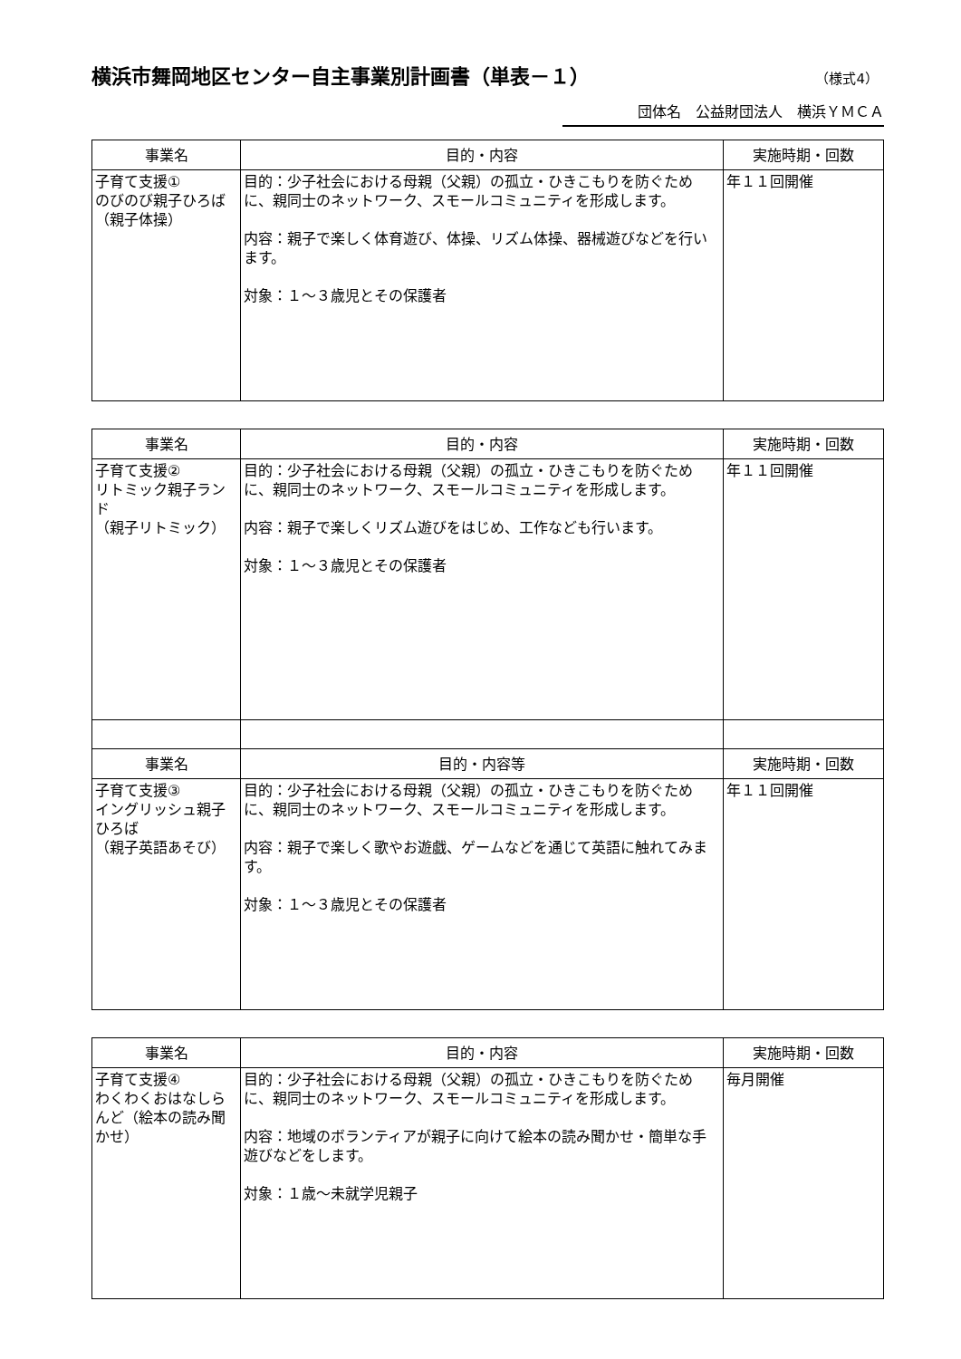横浜市舞岡地区センター自主事業別計画書（単表－１）
（様式4）
団体名　公益財団法人　横浜ＹＭＣＡ
| 事業名 | 目的・内容 | 実施時期・回数 |
| --- | --- | --- |
| 子育て支援① のびのび親子ひろば （親子体操） | 目的：少子社会における母親（父親）の孤立・ひきこもりを防ぐために、親同士のネットワーク、スモールコミュニティを形成します。 内容：親子で楽しく体育遊び、体操、リズム体操、器械遊びなどを行います。 対象：１～３歳児とその保護者 | 年１１回開催 |
| 事業名 | 目的・内容 | 実施時期・回数 |
| --- | --- | --- |
| 子育て支援② リトミック親子ランド （親子リトミック） | 目的：少子社会における母親（父親）の孤立・ひきこもりを防ぐために、親同士のネットワーク、スモールコミュニティを形成します。 内容：親子で楽しくリズム遊びをはじめ、工作なども行います。 対象：１～３歳児とその保護者 | 年１１回開催 |
| 事業名 | 目的・内容等 | 実施時期・回数 |
| 子育て支援③ イングリッシュ親子ひろば （親子英語あそび） | 目的：少子社会における母親（父親）の孤立・ひきこもりを防ぐために、親同士のネットワーク、スモールコミュニティを形成します。 内容：親子で楽しく歌やお遊戯、ゲームなどを通じて英語に触れてみます。 対象：１～３歳児とその保護者 | 年１１回開催 |
| 事業名 | 目的・内容 | 実施時期・回数 |
| --- | --- | --- |
| 子育て支援④ わくわくおはなしらんど（絵本の読み聞かせ） | 目的：少子社会における母親（父親）の孤立・ひきこもりを防ぐために、親同士のネットワーク、スモールコミュニティを形成します。 内容：地域のボランティアが親子に向けて絵本の読み聞かせ・簡単な手遊びなどをします。 対象：１歳～未就学児親子 | 毎月開催 |